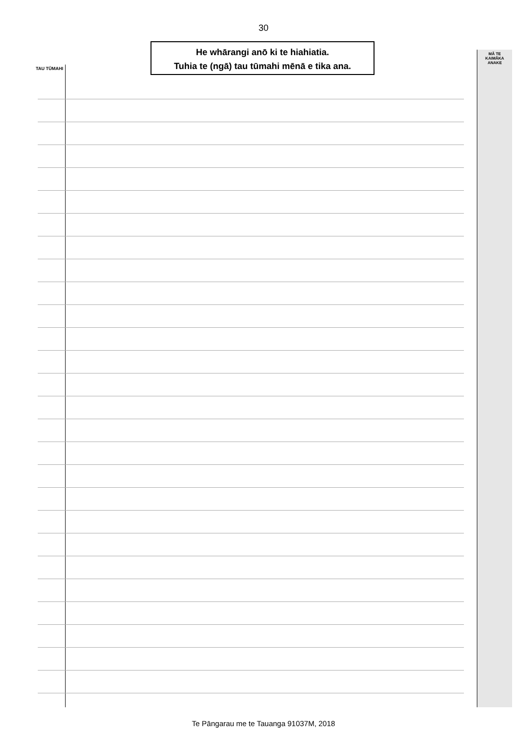30
He whārangi anō ki te hiahiatia.
Tuhia te (ngā) tau tūmahi mēnā e tika ana.
TAU TŪMAHI
MĀ TE
KAIMĀKA
ANAKE
Te Pāngarau me te Tauanga 91037M, 2018